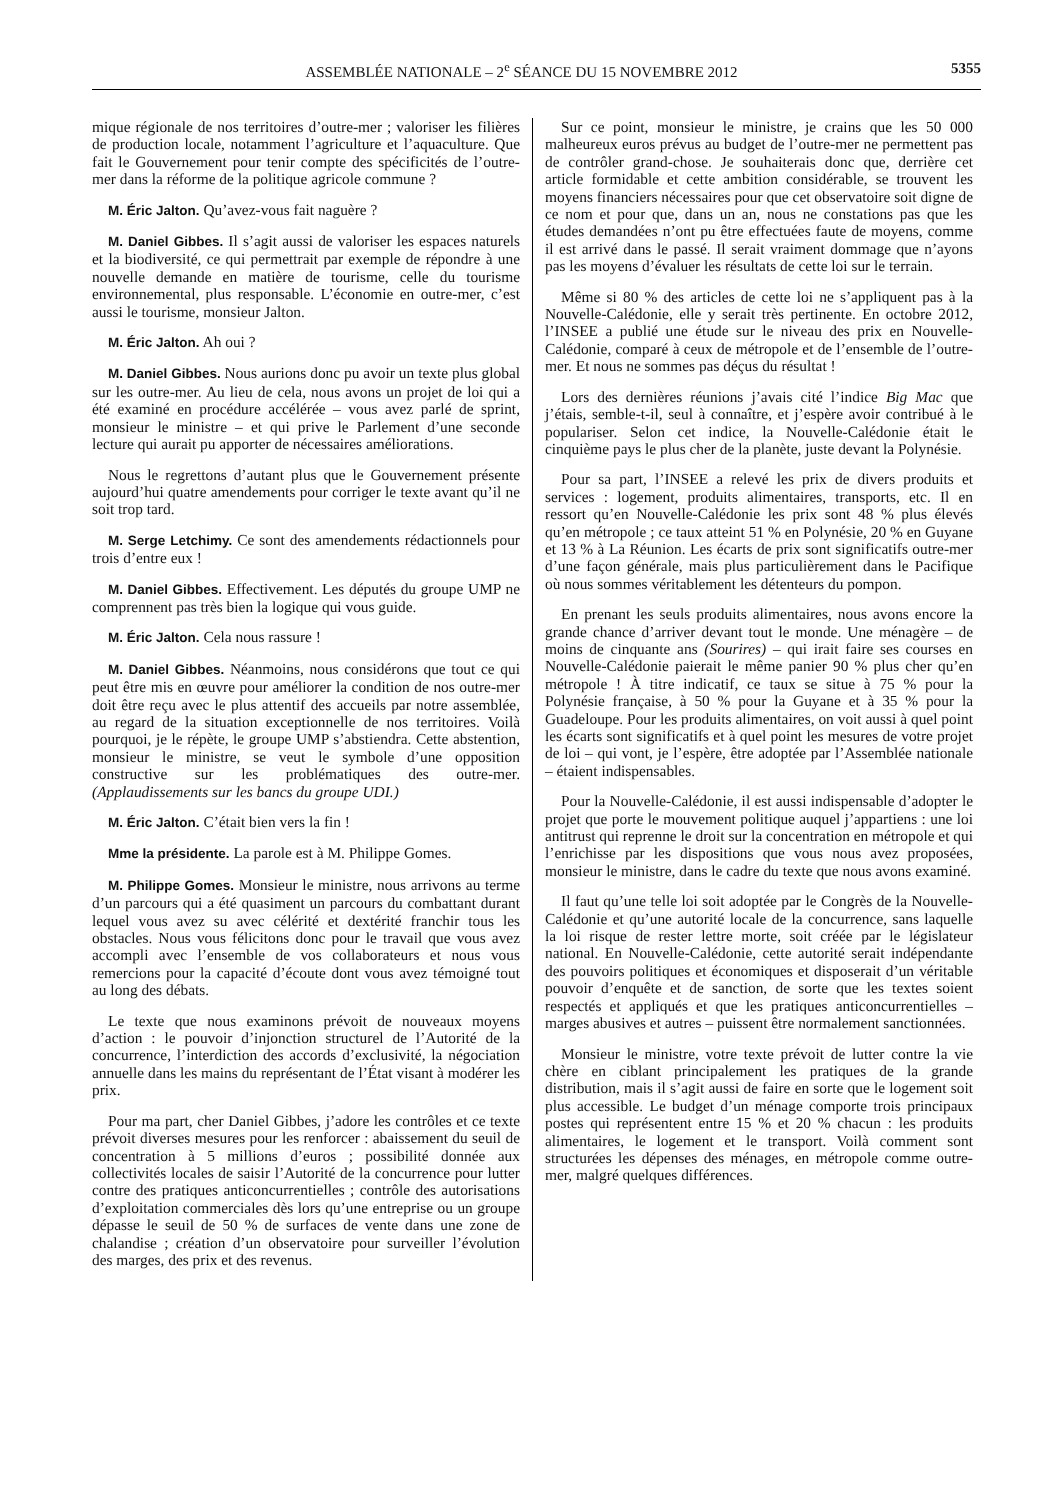ASSEMBLÉE NATIONALE – 2<sup>e</sup> SÉANCE DU 15 NOVEMBRE 2012 5355
mique régionale de nos territoires d’outre-mer ; valoriser les filières de production locale, notamment l’agriculture et l’aquaculture. Que fait le Gouvernement pour tenir compte des spécificités de l’outre-mer dans la réforme de la politique agricole commune ?
M. Éric Jalton. Qu’avez-vous fait naguère ?
M. Daniel Gibbes. Il s’agit aussi de valoriser les espaces naturels et la biodiversité, ce qui permettrait par exemple de répondre à une nouvelle demande en matière de tourisme, celle du tourisme environnemental, plus responsable. L’économie en outre-mer, c’est aussi le tourisme, monsieur Jalton.
M. Éric Jalton. Ah oui ?
M. Daniel Gibbes. Nous aurions donc pu avoir un texte plus global sur les outre-mer. Au lieu de cela, nous avons un projet de loi qui a été examiné en procédure accélérée – vous avez parlé de sprint, monsieur le ministre – et qui prive le Parlement d’une seconde lecture qui aurait pu apporter de nécessaires améliorations.
Nous le regrettons d’autant plus que le Gouvernement présente aujourd’hui quatre amendements pour corriger le texte avant qu’il ne soit trop tard.
M. Serge Letchimy. Ce sont des amendements rédactionnels pour trois d’entre eux !
M. Daniel Gibbes. Effectivement. Les députés du groupe UMP ne comprennent pas très bien la logique qui vous guide.
M. Éric Jalton. Cela nous rassure !
M. Daniel Gibbes. Néanmoins, nous considérons que tout ce qui peut être mis en œuvre pour améliorer la condition de nos outre-mer doit être reçu avec le plus attentif des accueils par notre assemblée, au regard de la situation exceptionnelle de nos territoires. Voilà pourquoi, je le répète, le groupe UMP s’abstiendra. Cette abstention, monsieur le ministre, se veut le symbole d’une opposition constructive sur les problématiques des outre-mer. (Applaudissements sur les bancs du groupe UDI.)
M. Éric Jalton. C’était bien vers la fin !
Mme la présidente. La parole est à M. Philippe Gomes.
M. Philippe Gomes. Monsieur le ministre, nous arrivons au terme d’un parcours qui a été quasiment un parcours du combattant durant lequel vous avez su avec célérité et dextérité franchir tous les obstacles. Nous vous félicitons donc pour le travail que vous avez accompli avec l’ensemble de vos collaborateurs et nous vous remercions pour la capacité d’écoute dont vous avez témoigné tout au long des débats.
Le texte que nous examinons prévoit de nouveaux moyens d’action : le pouvoir d’injonction structurel de l’Autorité de la concurrence, l’interdiction des accords d’exclusivité, la négociation annuelle dans les mains du représentant de l’État visant à modérer les prix.
Pour ma part, cher Daniel Gibbes, j’adore les contrôles et ce texte prévoit diverses mesures pour les renforcer : abaissement du seuil de concentration à 5 millions d’euros ; possibilité donnée aux collectivités locales de saisir l’Autorité de la concurrence pour lutter contre des pratiques anticoncurrentielles ; contrôle des autorisations d’exploitation commerciales dès lors qu’une entreprise ou un groupe dépasse le seuil de 50 % de surfaces de vente dans une zone de chalandise ; création d’un observatoire pour surveiller l’évolution des marges, des prix et des revenus.
Sur ce point, monsieur le ministre, je crains que les 50 000 malheureux euros prévus au budget de l’outre-mer ne permettent pas de contrôler grand-chose. Je souhaiterais donc que, derrière cet article formidable et cette ambition considérable, se trouvent les moyens financiers nécessaires pour que cet observatoire soit digne de ce nom et pour que, dans un an, nous ne constations pas que les études demandées n’ont pu être effectuées faute de moyens, comme il est arrivé dans le passé. Il serait vraiment dommage que n’ayons pas les moyens d’évaluer les résultats de cette loi sur le terrain.
Même si 80 % des articles de cette loi ne s’appliquent pas à la Nouvelle-Calédonie, elle y serait très pertinente. En octobre 2012, l’INSEE a publié une étude sur le niveau des prix en Nouvelle-Calédonie, comparé à ceux de métropole et de l’ensemble de l’outre-mer. Et nous ne sommes pas déçus du résultat !
Lors des dernières réunions j’avais cité l’indice Big Mac que j’étais, semble-t-il, seul à connaître, et j’espère avoir contribué à le populariser. Selon cet indice, la Nouvelle-Calédonie était le cinquième pays le plus cher de la planète, juste devant la Polynésie.
Pour sa part, l’INSEE a relevé les prix de divers produits et services : logement, produits alimentaires, transports, etc. Il en ressort qu’en Nouvelle-Calédonie les prix sont 48 % plus élevés qu’en métropole ; ce taux atteint 51 % en Polynésie, 20 % en Guyane et 13 % à La Réunion. Les écarts de prix sont significatifs outre-mer d’une façon générale, mais plus particulièrement dans le Pacifique où nous sommes véritablement les détenteurs du pompon.
En prenant les seuls produits alimentaires, nous avons encore la grande chance d’arriver devant tout le monde. Une ménagère – de moins de cinquante ans (Sourires) – qui irait faire ses courses en Nouvelle-Calédonie paierait le même panier 90 % plus cher qu’en métropole ! À titre indicatif, ce taux se situe à 75 % pour la Polynésie française, à 50 % pour la Guyane et à 35 % pour la Guadeloupe. Pour les produits alimentaires, on voit aussi à quel point les écarts sont significatifs et à quel point les mesures de votre projet de loi – qui vont, je l’espère, être adoptée par l’Assemblée nationale – étaient indispensables.
Pour la Nouvelle-Calédonie, il est aussi indispensable d’adopter le projet que porte le mouvement politique auquel j’appartiens : une loi antitrust qui reprenne le droit sur la concentration en métropole et qui l’enrichisse par les dispositions que vous nous avez proposées, monsieur le ministre, dans le cadre du texte que nous avons examiné.
Il faut qu’une telle loi soit adoptée par le Congrès de la Nouvelle-Calédonie et qu’une autorité locale de la concurrence, sans laquelle la loi risque de rester lettre morte, soit créée par le législateur national. En Nouvelle-Calédonie, cette autorité serait indépendante des pouvoirs politiques et économiques et disposerait d’un véritable pouvoir d’enquête et de sanction, de sorte que les textes soient respectés et appliqués et que les pratiques anticoncurrentielles – marges abusives et autres – puissent être normalement sanctionnées.
Monsieur le ministre, votre texte prévoit de lutter contre la vie chère en ciblant principalement les pratiques de la grande distribution, mais il s’agit aussi de faire en sorte que le logement soit plus accessible. Le budget d’un ménage comporte trois principaux postes qui représentent entre 15 % et 20 % chacun : les produits alimentaires, le logement et le transport. Voilà comment sont structurées les dépenses des ménages, en métropole comme outre-mer, malgré quelques différences.